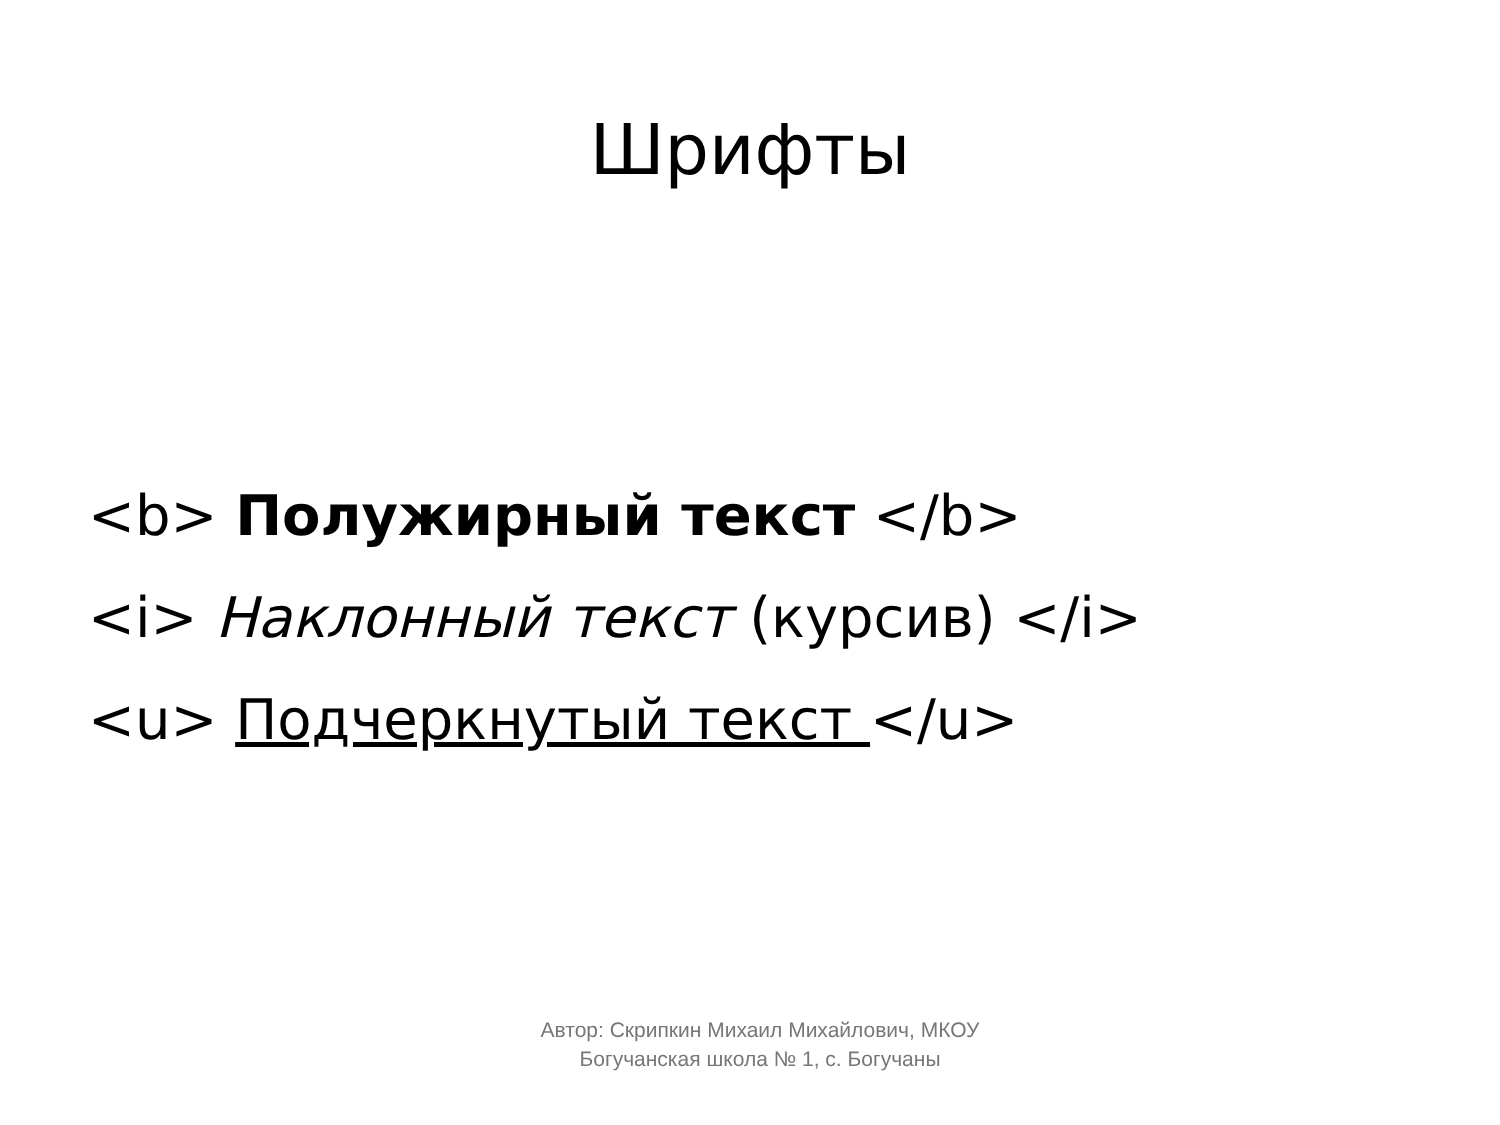Шрифты
<b> Полужирный текст </b>
<i> Наклонный текст (курсив) </i>
<u> Подчеркнутый текст </u>
Автор: Скрипкин Михаил Михайлович, МКОУ Богучанская школа № 1, с. Богучаны